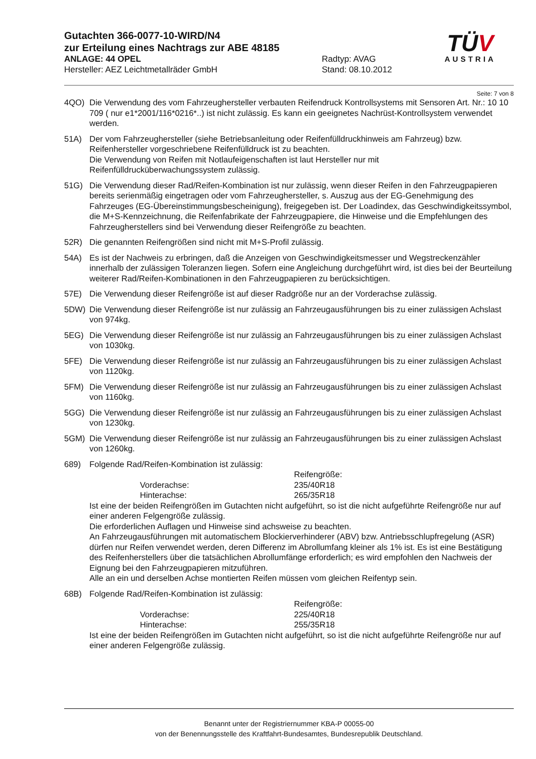Gutachten 366-0077-10-WIRD/N4
zur Erteilung eines Nachtrags zur ABE 48185
ANLAGE: 44 OPEL Radtyp: AVAG
Hersteller: AEZ Leichtmetallräder GmbH Stand: 08.10.2012
TÜV
AUSTRIA
Seite: 7 von 8
4QO) Die Verwendung des vom Fahrzeughersteller verbauten Reifendruck Kontrollsystems mit Sensoren Art. Nr.: 10 10 709 ( nur e1*2001/116*0216*..) ist nicht zulässig. Es kann ein geeignetes Nachrüst-Kontrollsystem verwendet werden.
51A) Der vom Fahrzeughersteller (siehe Betriebsanleitung oder Reifenfülldruckhinweis am Fahrzeug) bzw. Reifenhersteller vorgeschriebene Reifenfülldruck ist zu beachten.
Die Verwendung von Reifen mit Notlaufeigenschaften ist laut Hersteller nur mit Reifenfülldrucküberwachungssystem zulässig.
51G) Die Verwendung dieser Rad/Reifen-Kombination ist nur zulässig, wenn dieser Reifen in den Fahrzeugpapieren bereits serienmäßig eingetragen oder vom Fahrzeughersteller, s. Auszug aus der EG-Genehmigung des Fahrzeuges (EG-Übereinstimmungsbescheinigung), freigegeben ist. Der Loadindex, das Geschwindigkeitssymbol, die M+S-Kennzeichnung, die Reifenfabrikate der Fahrzeugpapiere, die Hinweise und die Empfehlungen des Fahrzeugherstellers sind bei Verwendung dieser Reifengröße zu beachten.
52R) Die genannten Reifengrößen sind nicht mit M+S-Profil zulässig.
54A) Es ist der Nachweis zu erbringen, daß die Anzeigen von Geschwindigkeitsmesser und Wegstreckenzähler innerhalb der zulässigen Toleranzen liegen. Sofern eine Angleichung durchgeführt wird, ist dies bei der Beurteilung weiterer Rad/Reifen-Kombinationen in den Fahrzeugpapieren zu berücksichtigen.
57E) Die Verwendung dieser Reifengröße ist auf dieser Radgröße nur an der Vorderachse zulässig.
5DW) Die Verwendung dieser Reifengröße ist nur zulässig an Fahrzeugausführungen bis zu einer zulässigen Achslast von 974kg.
5EG) Die Verwendung dieser Reifengröße ist nur zulässig an Fahrzeugausführungen bis zu einer zulässigen Achslast von 1030kg.
5FE) Die Verwendung dieser Reifengröße ist nur zulässig an Fahrzeugausführungen bis zu einer zulässigen Achslast von 1120kg.
5FM) Die Verwendung dieser Reifengröße ist nur zulässig an Fahrzeugausführungen bis zu einer zulässigen Achslast von 1160kg.
5GG) Die Verwendung dieser Reifengröße ist nur zulässig an Fahrzeugausführungen bis zu einer zulässigen Achslast von 1230kg.
5GM) Die Verwendung dieser Reifengröße ist nur zulässig an Fahrzeugausführungen bis zu einer zulässigen Achslast von 1260kg.
689) Folgende Rad/Reifen-Kombination ist zulässig:
Vorderachse:
Hinterachse:
Reifengröße:
235/40R18
265/35R18
Ist eine der beiden Reifengrößen im Gutachten nicht aufgeführt, so ist die nicht aufgeführte Reifengröße nur auf einer anderen Felgengröße zulässig.
Die erforderlichen Auflagen und Hinweise sind achsweise zu beachten.
An Fahrzeugausführungen mit automatischem Blockierverhinderer (ABV) bzw. Antriebsschlupfregelung (ASR) dürfen nur Reifen verwendet werden, deren Differenz im Abrollumfang kleiner als 1% ist. Es ist eine Bestätigung des Reifenherstellers über die tatsächlichen Abrollumfänge erforderlich; es wird empfohlen den Nachweis der Eignung bei den Fahrzeugpapieren mitzuführen.
Alle an ein und derselben Achse montierten Reifen müssen vom gleichen Reifentyp sein.
68B) Folgende Rad/Reifen-Kombination ist zulässig:
Vorderachse:
Hinterachse:
Reifengröße:
225/40R18
255/35R18
Ist eine der beiden Reifengrößen im Gutachten nicht aufgeführt, so ist die nicht aufgeführte Reifengröße nur auf einer anderen Felgengröße zulässig.
Benannt unter der Registriernummer KBA-P 00055-00
von der Benennungsstelle des Kraftfahrt-Bundesamtes, Bundesrepublik Deutschland.